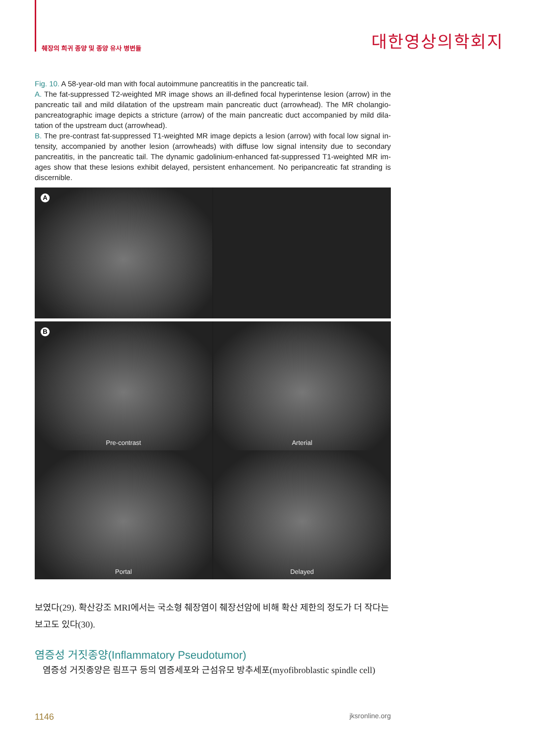췌장의 희귀 종양 및 종양 유사 병변들 대한영상의학회지
Fig. 10. A 58-year-old man with focal autoimmune pancreatitis in the pancreatic tail.
A. The fat-suppressed T2-weighted MR image shows an ill-defined focal hyperintense lesion (arrow) in the pancreatic tail and mild dilatation of the upstream main pancreatic duct (arrowhead). The MR cholangio­pancreatographic image depicts a stricture (arrow) of the main pancreatic duct accompanied by mild dila­tation of the upstream duct (arrowhead).
B. The pre-contrast fat-suppressed T1-weighted MR image depicts a lesion (arrow) with focal low signal in­tensity, accompanied by another lesion (arrowheads) with diffuse low signal intensity due to secondary pancreatitis, in the pancreatic tail. The dynamic gadolinium-enhanced fat-suppressed T1-weighted MR im­ages show that these lesions exhibit delayed, persistent enhancement. No peripancreatic fat stranding is discernible.
A
B
Pre-contrast
Arterial
Portal Delayed
보였다(29). 확산강조 MRI에서는 국소형 췌장염이 췌장선암에 비해 확산 제한의 정도가 더 작다는 보고도 있다(30).
염증성 거짓종양(Inflammatory Pseudotumor)
염증성 거짓종양은 림프구 등의 염증세포와 근섬유모 방추세포(myofibroblastic spindle cell)
1146 jksronline.org